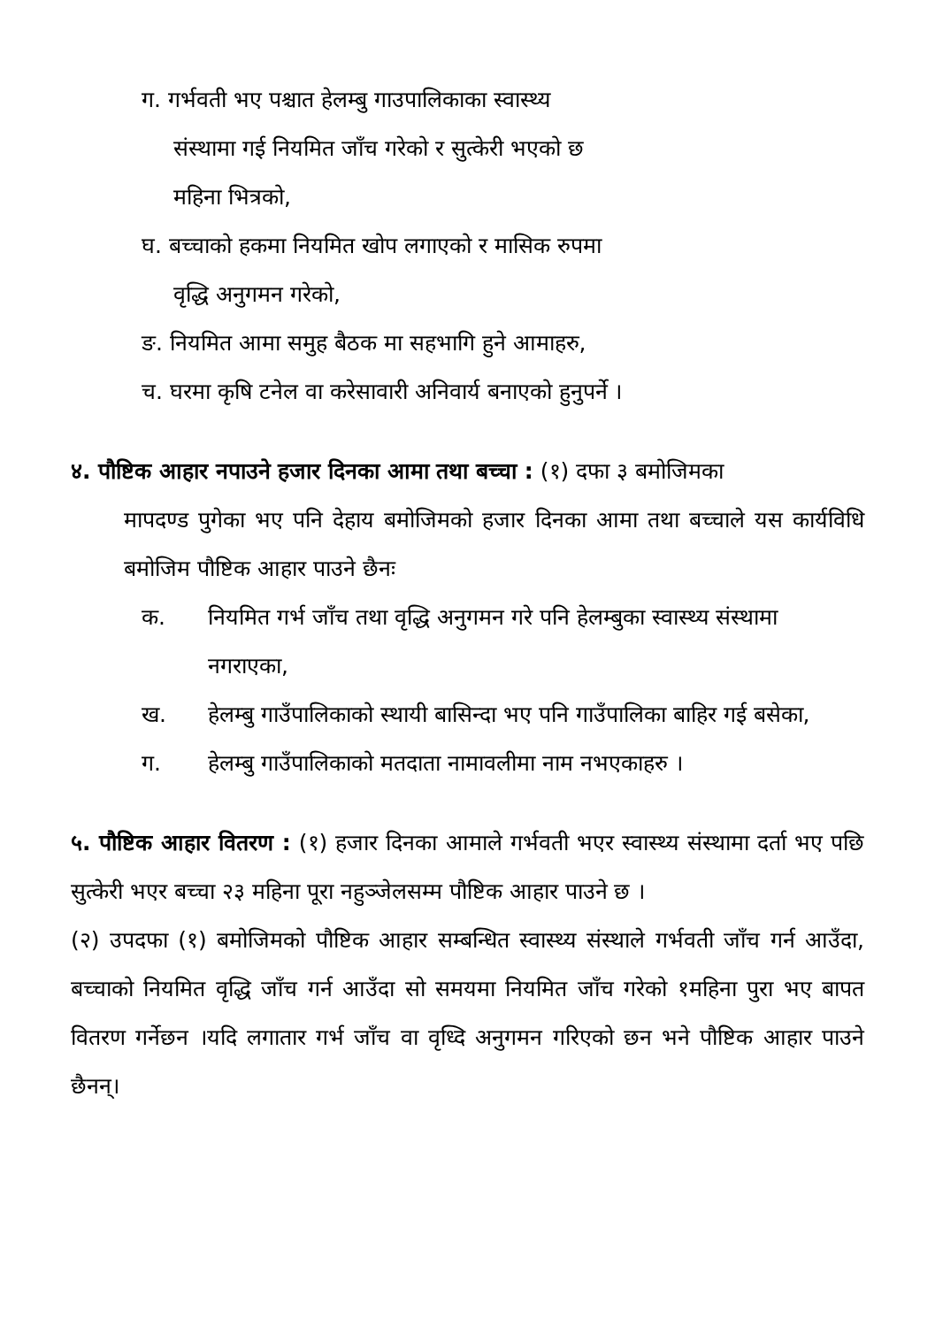ग. गर्भवती भए पश्चात हेलम्बु गाउपालिकाका स्वास्थ्य
संस्थामा गई नियमित जाँच गरेको र सुत्केरी भएको छ
महिना भित्रको,
घ. बच्चाको हकमा नियमित खोप लगाएको र मासिक रुपमा
वृद्धि अनुगमन गरेको,
ङ. नियमित आमा समुह बैठक मा सहभागि हुने आमाहरु,
च. घरमा कृषि टनेल वा करेसावारी अनिवार्य बनाएको हुनुपर्ने ।
४. पौष्टिक आहार नपाउने हजार दिनका आमा तथा बच्चा : (१) दफा ३ बमोजिमका
मापदण्ड पुगेका भए पनि देहाय बमोजिमको हजार दिनका आमा तथा बच्चाले यस कार्यविधि बमोजिम पौष्टिक आहार पाउने छैनः
क. नियमित गर्भ जाँच तथा वृद्धि अनुगमन गरे पनि हेलम्बुका स्वास्थ्य संस्थामा नगराएका,
ख. हेलम्बु गाउँपालिकाको स्थायी बासिन्दा भए पनि गाउँपालिका बाहिर गई बसेका,
ग. हेलम्बु गाउँपालिकाको मतदाता नामावलीमा नाम नभएकाहरु ।
५. पौष्टिक आहार वितरण : (१) हजार दिनका आमाले गर्भवती भएर स्वास्थ्य संस्थामा दर्ता भए पछि सुत्केरी भएर बच्चा २३ महिना पूरा नहुञ्जेलसम्म पौष्टिक आहार पाउने छ ।
(२) उपदफा (१) बमोजिमको पौष्टिक आहार सम्बन्धित स्वास्थ्य संस्थाले गर्भवती जाँच गर्न आउँदा, बच्चाको नियमित वृद्धि जाँच गर्न आउँदा सो समयमा नियमित जाँच गरेको १महिना पुरा भए बापत वितरण गर्नेछन ।यदि लगातार गर्भ जाँच वा वृध्दि अनुगमन गरिएको छन भने पौष्टिक आहार पाउने छैनन्।